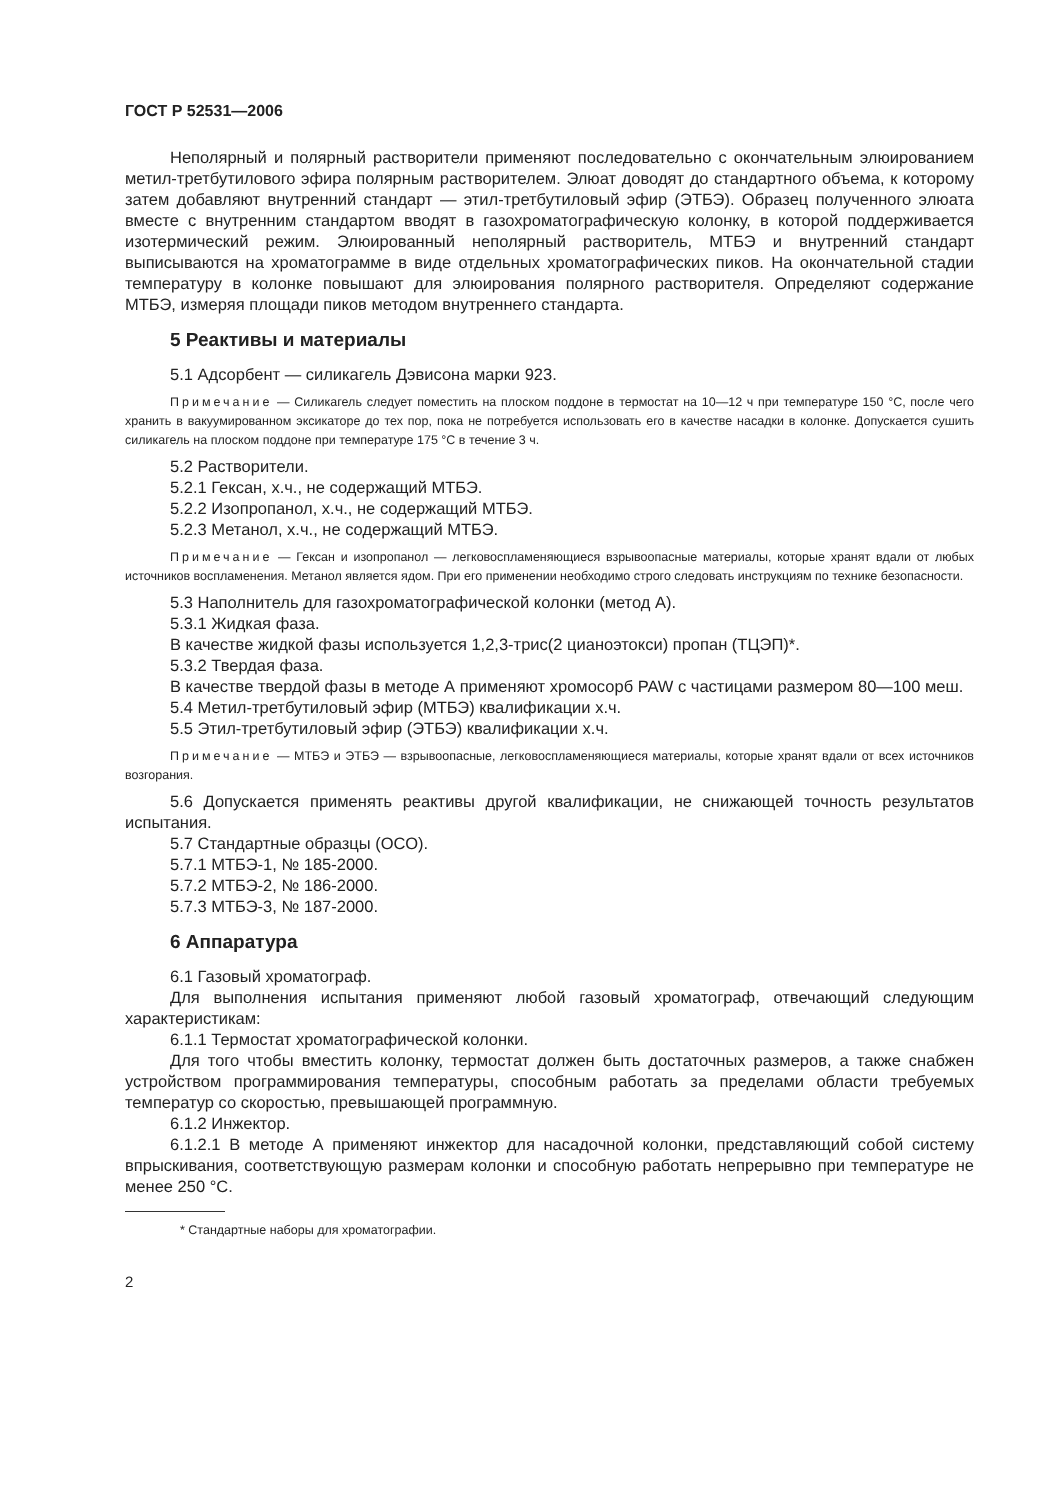ГОСТ Р 52531—2006
Неполярный и полярный растворители применяют последовательно с окончательным элюированием метил-третбутилового эфира полярным растворителем. Элюат доводят до стандартного объема, к которому затем добавляют внутренний стандарт — этил-третбутиловый эфир (ЭТБЭ). Образец полученного элюата вместе с внутренним стандартом вводят в газохроматографическую колонку, в которой поддерживается изотермический режим. Элюированный неполярный растворитель, МТБЭ и внутренний стандарт выписываются на хроматограмме в виде отдельных хроматографических пиков. На окончательной стадии температуру в колонке повышают для элюирования полярного растворителя. Определяют содержание МТБЭ, измеряя площади пиков методом внутреннего стандарта.
5 Реактивы и материалы
5.1 Адсорбент — силикагель Дэвисона марки 923.
Примечание — Силикагель следует поместить на плоском поддоне в термостат на 10—12 ч при температуре 150 °С, после чего хранить в вакуумированном эксикаторе до тех пор, пока не потребуется использовать его в качестве насадки в колонке. Допускается сушить силикагель на плоском поддоне при температуре 175 °С в течение 3 ч.
5.2 Растворители.
5.2.1 Гексан, х.ч., не содержащий МТБЭ.
5.2.2 Изопропанол, х.ч., не содержащий МТБЭ.
5.2.3 Метанол, х.ч., не содержащий МТБЭ.
Примечание — Гексан и изопропанол — легковоспламеняющиеся взрывоопасные материалы, которые хранят вдали от любых источников воспламенения. Метанол является ядом. При его применении необходимо строго следовать инструкциям по технике безопасности.
5.3 Наполнитель для газохроматографической колонки (метод А).
5.3.1 Жидкая фаза.
В качестве жидкой фазы используется 1,2,3-трис(2 цианоэтокси) пропан (ТЦЭП)*.
5.3.2 Твердая фаза.
В качестве твердой фазы в методе А применяют хромосорб PAW с частицами размером 80—100 меш.
5.4 Метил-третбутиловый эфир (МТБЭ) квалификации х.ч.
5.5 Этил-третбутиловый эфир (ЭТБЭ) квалификации х.ч.
Примечание — МТБЭ и ЭТБЭ — взрывоопасные, легковоспламеняющиеся материалы, которые хранят вдали от всех источников возгорания.
5.6 Допускается применять реактивы другой квалификации, не снижающей точность результатов испытания.
5.7 Стандартные образцы (ОСО).
5.7.1 МТБЭ-1, № 185-2000.
5.7.2 МТБЭ-2, № 186-2000.
5.7.3 МТБЭ-3, № 187-2000.
6 Аппаратура
6.1 Газовый хроматограф.
Для выполнения испытания применяют любой газовый хроматограф, отвечающий следующим характеристикам:
6.1.1 Термостат хроматографической колонки.
Для того чтобы вместить колонку, термостат должен быть достаточных размеров, а также снабжен устройством программирования температуры, способным работать за пределами области требуемых температур со скоростью, превышающей программную.
6.1.2 Инжектор.
6.1.2.1 В методе А применяют инжектор для насадочной колонки, представляющий собой систему впрыскивания, соответствующую размерам колонки и способную работать непрерывно при температуре не менее 250 °С.
* Стандартные наборы для хроматографии.
2